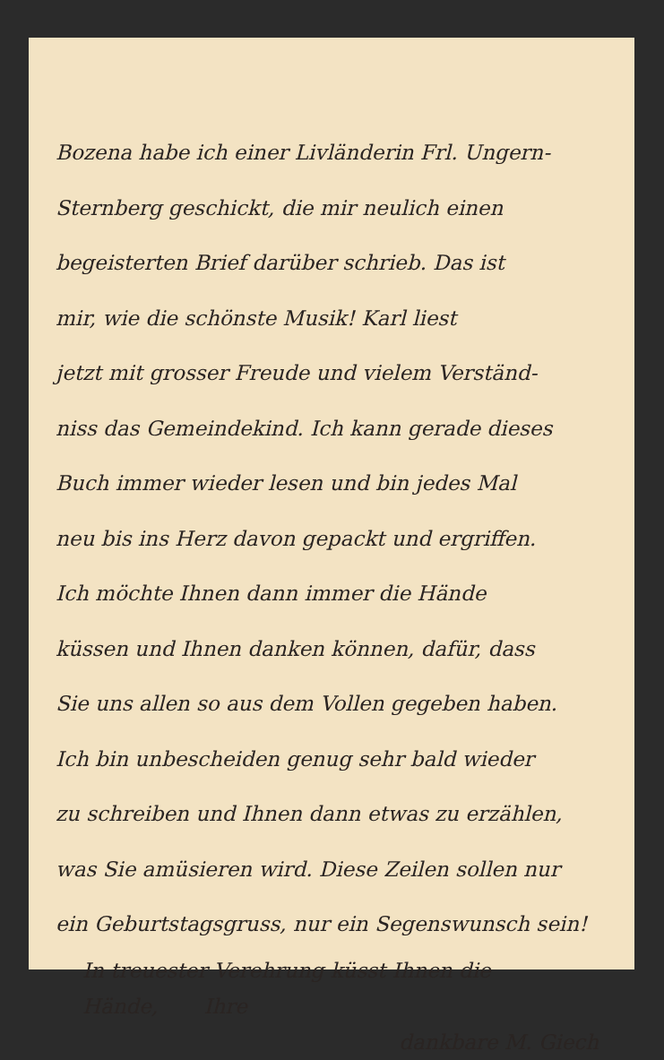Bozena habe ich einer Livländerin Frl. Ungern-
Sternberg geschickt, die mir neulich einen
begeisterten Brief darüber schrieb. Das ist
mir, wie die schönste Musik! Karl liest
jetzt mit grosser Freude und vielem Verständ-
niss das Gemeindekind. Ich kann gerade dieses
Buch immer wieder lesen und bin jedes Mal
neu bis ins Herz davon gepackt und ergriffen.
Ich möchte Ihnen dann immer die Hände
küssen und Ihnen danken können, dafür, dass
Sie uns allen so aus dem Vollen gegeben haben.
Ich bin unbescheiden genug sehr bald wieder
zu schreiben und Ihnen dann etwas zu erzählen,
was Sie amüsieren wird. Diese Zeilen sollen nur
ein Geburtstagsgruss, nur ein Segenswunsch sein!
In treuester Verehrung küsst Ihnen die
Hände, Ihre
dankbare M. Giech